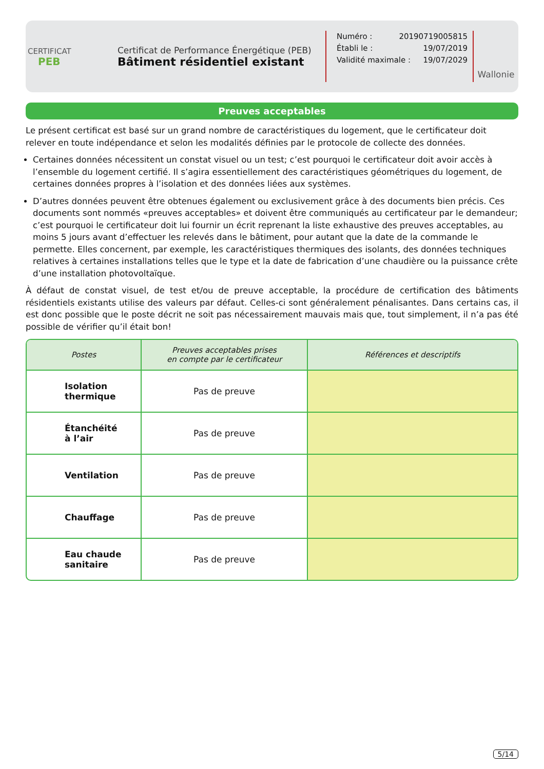CERTIFICAT
PEB
Certificat de Performance Énergétique (PEB)
Bâtiment résidentiel existant
Numéro : 20190719005815
Établi le : 19/07/2019
Validité maximale : 19/07/2029
Wallonie
Preuves acceptables
Le présent certificat est basé sur un grand nombre de caractéristiques du logement, que le certificateur doit relever en toute indépendance et selon les modalités définies par le protocole de collecte des données.
Certaines données nécessitent un constat visuel ou un test; c’est pourquoi le certificateur doit avoir accès à l’ensemble du logement certifié. Il s’agira essentiellement des caractéristiques géométriques du logement, de certaines données propres à l’isolation et des données liées aux systèmes.
D’autres données peuvent être obtenues également ou exclusivement grâce à des documents bien précis. Ces documents sont nommés «preuves acceptables» et doivent être communiqués au certificateur par le demandeur; c’est pourquoi le certificateur doit lui fournir un écrit reprenant la liste exhaustive des preuves acceptables, au moins 5 jours avant d’effectuer les relevés dans le bâtiment, pour autant que la date de la commande le permette. Elles concernent, par exemple, les caractéristiques thermiques des isolants, des données techniques relatives à certaines installations telles que le type et la date de fabrication d’une chaudière ou la puissance crête d’une installation photovoltaïque.
À défaut de constat visuel, de test et/ou de preuve acceptable, la procédure de certification des bâtiments résidentiels existants utilise des valeurs par défaut. Celles-ci sont généralement pénalisantes. Dans certains cas, il est donc possible que le poste décrit ne soit pas nécessairement mauvais mais que, tout simplement, il n’a pas été possible de vérifier qu’il était bon!
| Postes | Preuves acceptables prises en compte par le certificateur | Références et descriptifs |
| --- | --- | --- |
| Isolation thermique | Pas de preuve | |
| Étanchéité à l’air | Pas de preuve | |
| Ventilation | Pas de preuve | |
| Chauffage | Pas de preuve | |
| Eau chaude sanitaire | Pas de preuve | |
5/14